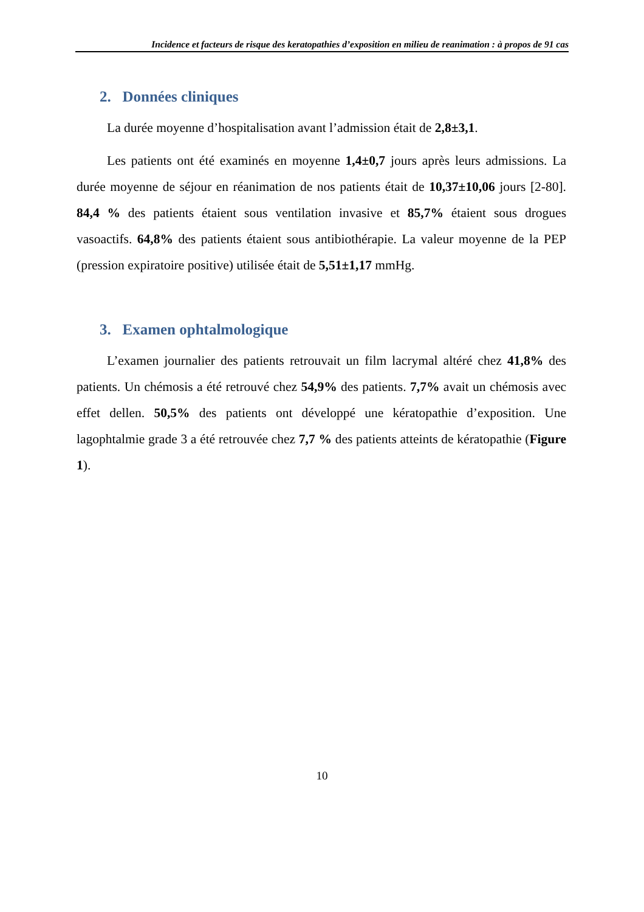Incidence et facteurs de risque des keratopathies d’exposition en milieu de reanimation : à propos de 91 cas
2. Données cliniques
La durée moyenne d’hospitalisation avant l’admission était de 2,8±3,1.
Les patients ont été examinés en moyenne 1,4±0,7 jours après leurs admissions. La durée moyenne de séjour en réanimation de nos patients était de 10,37±10,06 jours [2-80]. 84,4 % des patients étaient sous ventilation invasive et 85,7% étaient sous drogues vasoactifs. 64,8% des patients étaient sous antibiothérapie. La valeur moyenne de la PEP (pression expiratoire positive) utilisée était de 5,51±1,17 mmHg.
3. Examen ophtalmologique
L’examen journalier des patients retrouvait un film lacrymal altéré chez 41,8% des patients. Un chémosis a été retrouvé chez 54,9% des patients. 7,7% avait un chémosis avec effet dellen. 50,5% des patients ont développé une kératopathie d’exposition. Une lagophtalmie grade 3 a été retrouvée chez 7,7 % des patients atteints de kératopathie (Figure 1).
10